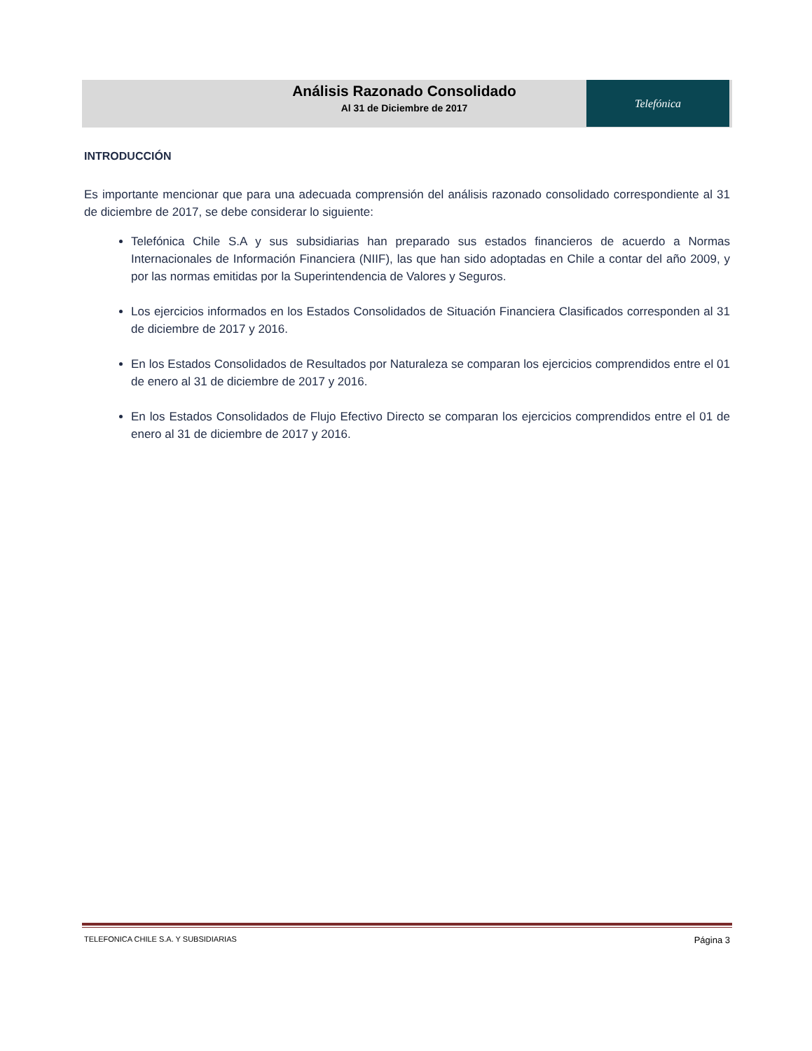Telefónica
Análisis Razonado Consolidado
Al 31 de Diciembre de 2017
INTRODUCCIÓN
Es importante mencionar que para una adecuada comprensión del análisis razonado consolidado correspondiente al 31 de diciembre de 2017, se debe considerar lo siguiente:
Telefónica Chile S.A y sus subsidiarias han preparado sus estados financieros de acuerdo a Normas Internacionales de Información Financiera (NIIF), las que han sido adoptadas en Chile a contar del año 2009, y por las normas emitidas por la Superintendencia de Valores y Seguros.
Los ejercicios informados en los Estados Consolidados de Situación Financiera Clasificados corresponden al 31 de diciembre de 2017 y 2016.
En los Estados Consolidados de Resultados por Naturaleza se comparan los ejercicios comprendidos entre el 01 de enero al 31 de diciembre de 2017 y 2016.
En los Estados Consolidados de Flujo Efectivo Directo se comparan los ejercicios comprendidos entre el 01 de enero al 31 de diciembre de 2017 y 2016.
TELEFONICA CHILE S.A. Y SUBSIDIARIAS Página 3